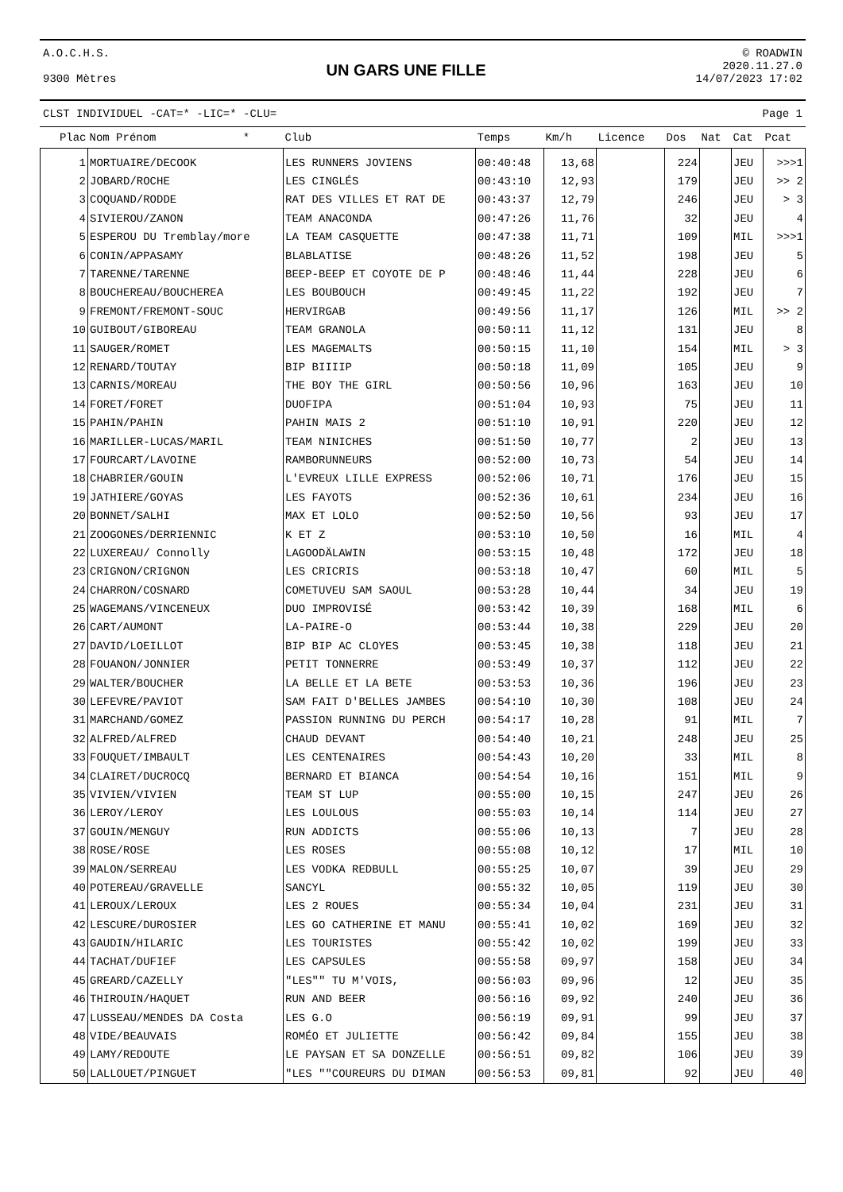A.O.C.H.S.
9300 Mètres
UN GARS UNE FILLE
© ROADWIN
2020.11.27.0
14/07/2023 17:02
CLST INDIVIDUEL -CAT=* -LIC=* -CLU= Page 1
| Plac | Nom Prénom * | Club | Temps | Km/h | Licence | Dos | Nat | Cat | Pcat |
| --- | --- | --- | --- | --- | --- | --- | --- | --- | --- |
| 1 | MORTUAIRE/DECOOK | LES RUNNERS JOVIENS | 00:40:48 | 13,68 | | 224 | | JEU | >>>1 |
| 2 | JOBARD/ROCHE | LES CINGLÉS | 00:43:10 | 12,93 | | 179 | | JEU | >> 2 |
| 3 | COQUAND/RODDE | RAT DES VILLES ET RAT DE | 00:43:37 | 12,79 | | 246 | | JEU | > 3 |
| 4 | SIVIEROU/ZANON | TEAM ANACONDA | 00:47:26 | 11,76 | | 32 | | JEU | 4 |
| 5 | ESPEROU DU Tremblay/more | LA TEAM CASQUETTE | 00:47:38 | 11,71 | | 109 | | MIL | >>>1 |
| 6 | CONIN/APPASAMY | BLABLATISE | 00:48:26 | 11,52 | | 198 | | JEU | 5 |
| 7 | TARENNE/TARENNE | BEEP-BEEP ET COYOTE DE P | 00:48:46 | 11,44 | | 228 | | JEU | 6 |
| 8 | BOUCHEREAU/BOUCHEREA | LES BOUBOUCH | 00:49:45 | 11,22 | | 192 | | JEU | 7 |
| 9 | FREMONT/FREMONT-SOUC | HERVIRGAB | 00:49:56 | 11,17 | | 126 | | MIL | >> 2 |
| 10 | GUIBOUT/GIBOREAU | TEAM GRANOLA | 00:50:11 | 11,12 | | 131 | | JEU | 8 |
| 11 | SAUGER/ROMET | LES MAGEMALTS | 00:50:15 | 11,10 | | 154 | | MIL | > 3 |
| 12 | RENARD/TOUTAY | BIP BIIIIP | 00:50:18 | 11,09 | | 105 | | JEU | 9 |
| 13 | CARNIS/MOREAU | THE BOY THE GIRL | 00:50:56 | 10,96 | | 163 | | JEU | 10 |
| 14 | FORET/FORET | DUOFIPA | 00:51:04 | 10,93 | | 75 | | JEU | 11 |
| 15 | PAHIN/PAHIN | PAHIN MAIS 2 | 00:51:10 | 10,91 | | 220 | | JEU | 12 |
| 16 | MARILLER-LUCAS/MARIL | TEAM NINICHES | 00:51:50 | 10,77 | | 2 | | JEU | 13 |
| 17 | FOURCART/LAVOINE | RAMBORUNNEURS | 00:52:00 | 10,73 | | 54 | | JEU | 14 |
| 18 | CHABRIER/GOUIN | L'EVREUX LILLE EXPRESS | 00:52:06 | 10,71 | | 176 | | JEU | 15 |
| 19 | JATHIERE/GOYAS | LES FAYOTS | 00:52:36 | 10,61 | | 234 | | JEU | 16 |
| 20 | BONNET/SALHI | MAX ET LOLO | 00:52:50 | 10,56 | | 93 | | JEU | 17 |
| 21 | ZOOGONES/DERRIENNIC | K ET Z | 00:53:10 | 10,50 | | 16 | | MIL | 4 |
| 22 | LUXEREAU/ Connolly | LAGOODÄLAWIN | 00:53:15 | 10,48 | | 172 | | JEU | 18 |
| 23 | CRIGNON/CRIGNON | LES CRICRIS | 00:53:18 | 10,47 | | 60 | | MIL | 5 |
| 24 | CHARRON/COSNARD | COMETUVEU SAM SAOUL | 00:53:28 | 10,44 | | 34 | | JEU | 19 |
| 25 | WAGEMANS/VINCENEUX | DUO IMPROVISÉ | 00:53:42 | 10,39 | | 168 | | MIL | 6 |
| 26 | CART/AUMONT | LA-PAIRE-O | 00:53:44 | 10,38 | | 229 | | JEU | 20 |
| 27 | DAVID/LOEILLOT | BIP BIP AC CLOYES | 00:53:45 | 10,38 | | 118 | | JEU | 21 |
| 28 | FOUANON/JONNIER | PETIT TONNERRE | 00:53:49 | 10,37 | | 112 | | JEU | 22 |
| 29 | WALTER/BOUCHER | LA BELLE ET LA BETE | 00:53:53 | 10,36 | | 196 | | JEU | 23 |
| 30 | LEFEVRE/PAVIOT | SAM FAIT D'BELLES JAMBES | 00:54:10 | 10,30 | | 108 | | JEU | 24 |
| 31 | MARCHAND/GOMEZ | PASSION RUNNING DU PERCH | 00:54:17 | 10,28 | | 91 | | MIL | 7 |
| 32 | ALFRED/ALFRED | CHAUD DEVANT | 00:54:40 | 10,21 | | 248 | | JEU | 25 |
| 33 | FOUQUET/IMBAULT | LES CENTENAIRES | 00:54:43 | 10,20 | | 33 | | MIL | 8 |
| 34 | CLAIRET/DUCROCQ | BERNARD ET BIANCA | 00:54:54 | 10,16 | | 151 | | MIL | 9 |
| 35 | VIVIEN/VIVIEN | TEAM ST LUP | 00:55:00 | 10,15 | | 247 | | JEU | 26 |
| 36 | LEROY/LEROY | LES LOULOUS | 00:55:03 | 10,14 | | 114 | | JEU | 27 |
| 37 | GOUIN/MENGUY | RUN ADDICTS | 00:55:06 | 10,13 | | 7 | | JEU | 28 |
| 38 | ROSE/ROSE | LES ROSES | 00:55:08 | 10,12 | | 17 | | MIL | 10 |
| 39 | MALON/SERREAU | LES VODKA REDBULL | 00:55:25 | 10,07 | | 39 | | JEU | 29 |
| 40 | POTEREAU/GRAVELLE | SANCYL | 00:55:32 | 10,05 | | 119 | | JEU | 30 |
| 41 | LEROUX/LEROUX | LES 2 ROUES | 00:55:34 | 10,04 | | 231 | | JEU | 31 |
| 42 | LESCURE/DUROSIER | LES GO CATHERINE ET MANU | 00:55:41 | 10,02 | | 169 | | JEU | 32 |
| 43 | GAUDIN/HILARIC | LES TOURISTES | 00:55:42 | 10,02 | | 199 | | JEU | 33 |
| 44 | TACHAT/DUFIEF | LES CAPSULES | 00:55:58 | 09,97 | | 158 | | JEU | 34 |
| 45 | GREARD/CAZELLY | "LES"" TU M'VOIS, | 00:56:03 | 09,96 | | 12 | | JEU | 35 |
| 46 | THIROUIN/HAQUET | RUN AND BEER | 00:56:16 | 09,92 | | 240 | | JEU | 36 |
| 47 | LUSSEAU/MENDES DA Costa | LES G.O | 00:56:19 | 09,91 | | 99 | | JEU | 37 |
| 48 | VIDE/BEAUVAIS | ROMÉO ET JULIETTE | 00:56:42 | 09,84 | | 155 | | JEU | 38 |
| 49 | LAMY/REDOUTE | LE PAYSAN ET SA DONZELLE | 00:56:51 | 09,82 | | 106 | | JEU | 39 |
| 50 | LALLOUET/PINGUET | "LES ""COUREURS DU DIMAN | 00:56:53 | 09,81 | | 92 | | JEU | 40 |